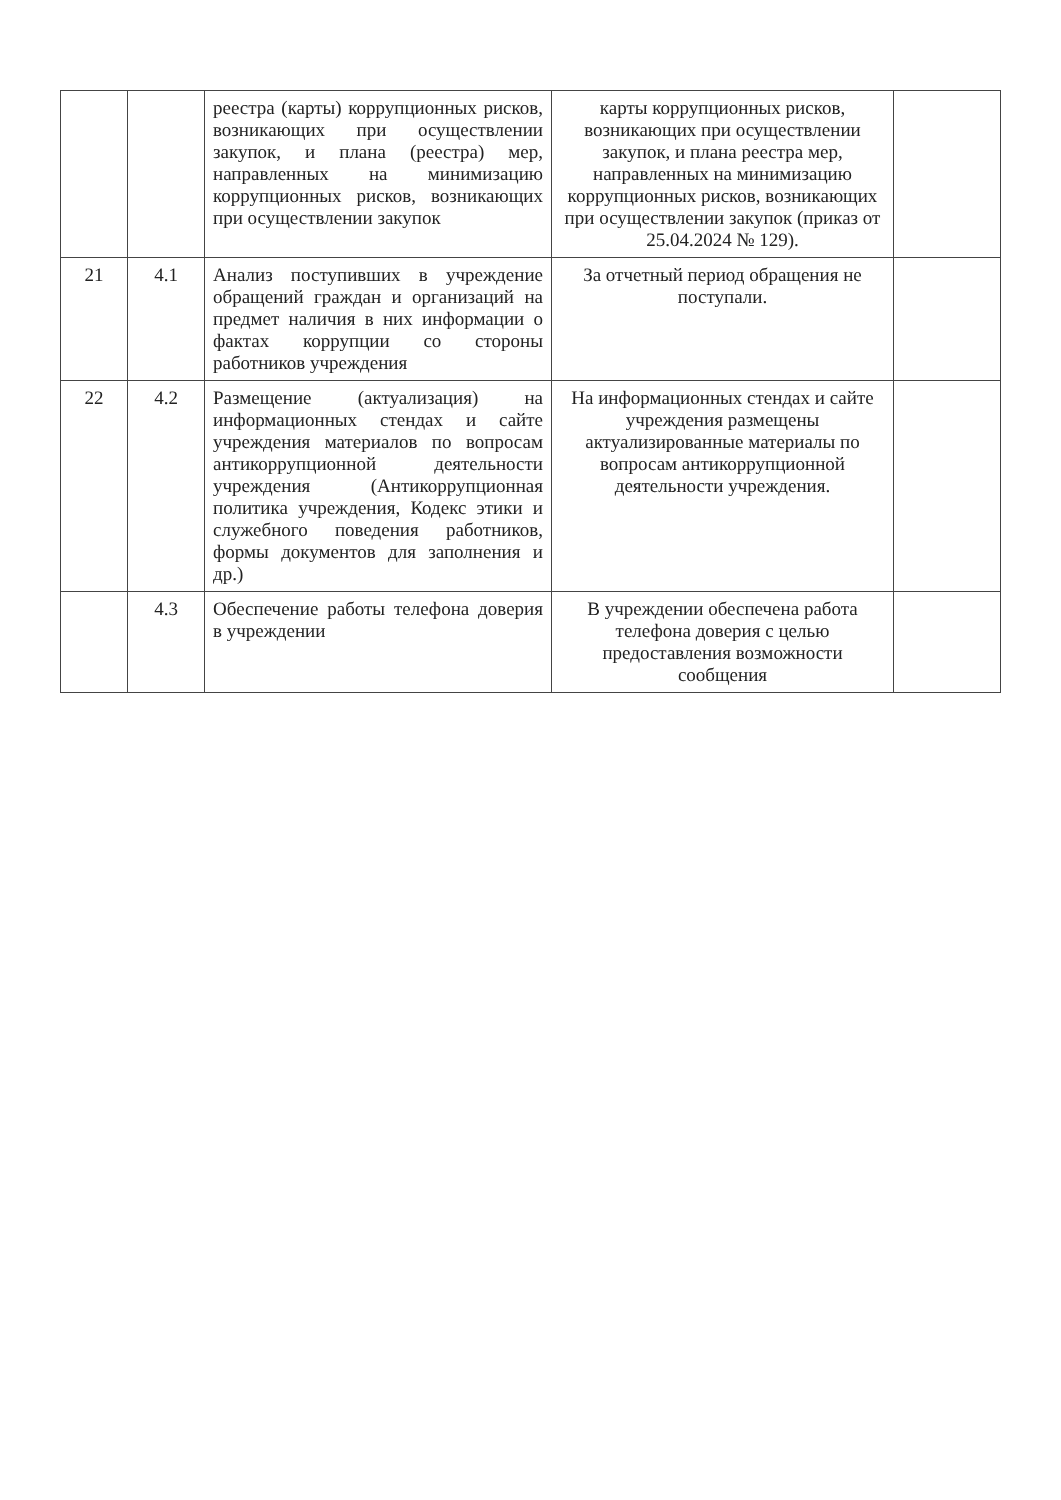| | | реестра (карты) коррупционных рисков, возникающих при осуществлении закупок, и плана (реестра) мер, направленных на минимизацию коррупционных рисков, возникающих при осуществлении закупок | карты коррупционных рисков, возникающих при осуществлении закупок, и плана реестра мер, направленных на минимизацию коррупционных рисков, возникающих при осуществлении закупок (приказ от 25.04.2024 № 129). | |
| 21 | 4.1 | Анализ поступивших в учреждение обращений граждан и организаций на предмет наличия в них информации о фактах коррупции со стороны работников учреждения | За отчетный период обращения не поступали. | |
| 22 | 4.2 | Размещение (актуализация) на информационных стендах и сайте учреждения материалов по вопросам антикоррупционной деятельности учреждения (Антикоррупционная политика учреждения, Кодекс этики и служебного поведения работников, формы документов для заполнения и др.) | На информационных стендах и сайте учреждения размещены актуализированные материалы по вопросам антикоррупционной деятельности учреждения. | |
| | 4.3 | Обеспечение работы телефона доверия в учреждении | В учреждении обеспечена работа телефона доверия с целью предоставления возможности сообщения | |